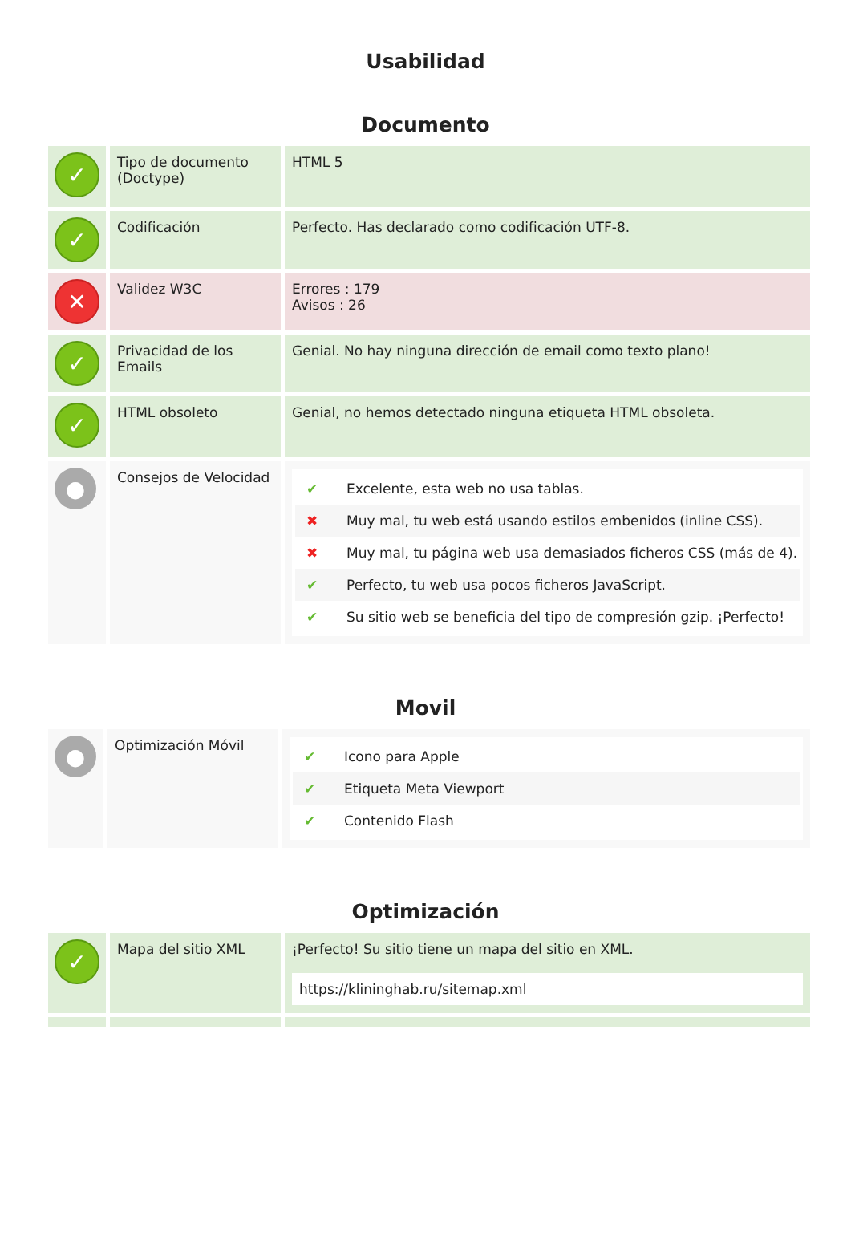Usabilidad
Documento
| ✓ | Tipo de documento (Doctype) | HTML 5 |
| ✓ | Codificación | Perfecto. Has declarado como codificación UTF-8. |
| ✕ | Validez W3C | Errores : 179 Avisos : 26 |
| ✓ | Privacidad de los Emails | Genial. No hay ninguna dirección de email como texto plano! |
| ✓ | HTML obsoleto | Genial, no hemos detectado ninguna etiqueta HTML obsoleta. |
| ● | Consejos de Velocidad | ✔ Excelente, esta web no usa tablas. ✖ Muy mal, tu web está usando estilos embenidos (inline CSS). ✖ Muy mal, tu página web usa demasiados ficheros CSS (más de 4). ✔ Perfecto, tu web usa pocos ficheros JavaScript. ✔ Su sitio web se beneficia del tipo de compresión gzip. ¡Perfecto! |
Movil
| ● | Optimización Móvil | ✔ Icono para Apple ✔ Etiqueta Meta Viewport ✔ Contenido Flash |
Optimización
| ✓ | Mapa del sitio XML | ¡Perfecto! Su sitio tiene un mapa del sitio en XML. https://klininghab.ru/sitemap.xml |